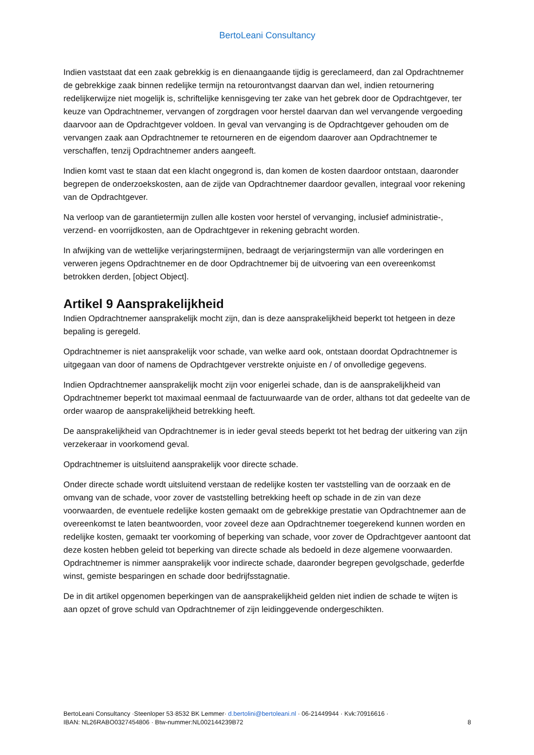BertoLeani Consultancy
Indien vaststaat dat een zaak gebrekkig is en dienaangaande tijdig is gereclameerd, dan zal Opdrachtnemer de gebrekkige zaak binnen redelijke termijn na retourontvangst daarvan dan wel, indien retournering redelijkerwijze niet mogelijk is, schriftelijke kennisgeving ter zake van het gebrek door de Opdrachtgever, ter keuze van Opdrachtnemer, vervangen of zorgdragen voor herstel daarvan dan wel vervangende vergoeding daarvoor aan de Opdrachtgever voldoen. In geval van vervanging is de Opdrachtgever gehouden om de vervangen zaak aan Opdrachtnemer te retourneren en de eigendom daarover aan Opdrachtnemer te verschaffen, tenzij Opdrachtnemer anders aangeeft.
Indien komt vast te staan dat een klacht ongegrond is, dan komen de kosten daardoor ontstaan, daaronder begrepen de onderzoekskosten, aan de zijde van Opdrachtnemer daardoor gevallen, integraal voor rekening van de Opdrachtgever.
Na verloop van de garantietermijn zullen alle kosten voor herstel of vervanging, inclusief administratie-, verzend- en voorrijdkosten, aan de Opdrachtgever in rekening gebracht worden.
In afwijking van de wettelijke verjaringstermijnen, bedraagt de verjaringstermijn van alle vorderingen en verweren jegens Opdrachtnemer en de door Opdrachtnemer bij de uitvoering van een overeenkomst betrokken derden, [object Object].
Artikel 9 Aansprakelijkheid
Indien Opdrachtnemer aansprakelijk mocht zijn, dan is deze aansprakelijkheid beperkt tot hetgeen in deze bepaling is geregeld.
Opdrachtnemer is niet aansprakelijk voor schade, van welke aard ook, ontstaan doordat Opdrachtnemer is uitgegaan van door of namens de Opdrachtgever verstrekte onjuiste en / of onvolledige gegevens.
Indien Opdrachtnemer aansprakelijk mocht zijn voor enigerlei schade, dan is de aansprakelijkheid van Opdrachtnemer beperkt tot maximaal eenmaal de factuurwaarde van de order, althans tot dat gedeelte van de order waarop de aansprakelijkheid betrekking heeft.
De aansprakelijkheid van Opdrachtnemer is in ieder geval steeds beperkt tot het bedrag der uitkering van zijn verzekeraar in voorkomend geval.
Opdrachtnemer is uitsluitend aansprakelijk voor directe schade.
Onder directe schade wordt uitsluitend verstaan de redelijke kosten ter vaststelling van de oorzaak en de omvang van de schade, voor zover de vaststelling betrekking heeft op schade in de zin van deze voorwaarden, de eventuele redelijke kosten gemaakt om de gebrekkige prestatie van Opdrachtnemer aan de overeenkomst te laten beantwoorden, voor zoveel deze aan Opdrachtnemer toegerekend kunnen worden en redelijke kosten, gemaakt ter voorkoming of beperking van schade, voor zover de Opdrachtgever aantoont dat deze kosten hebben geleid tot beperking van directe schade als bedoeld in deze algemene voorwaarden. Opdrachtnemer is nimmer aansprakelijk voor indirecte schade, daaronder begrepen gevolgschade, gederfde winst, gemiste besparingen en schade door bedrijfsstagnatie.
De in dit artikel opgenomen beperkingen van de aansprakelijkheid gelden niet indien de schade te wijten is aan opzet of grove schuld van Opdrachtnemer of zijn leidinggevende ondergeschikten.
BertoLeani Consultancy ·Steenloper 53·8532 BK Lemmer· d.bertolini@bertoleani.nl · 06-21449944 · Kvk:70916616 ·
IBAN: NL26RABO0327454806 · Btw-nummer:NL002144239B72 8